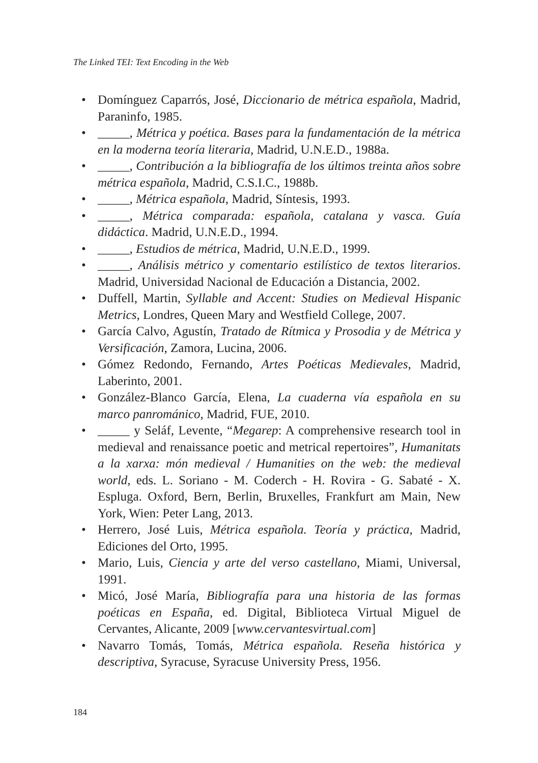The Linked TEI: Text Encoding in the Web
• Domínguez Caparrós, José, Diccionario de métrica española, Madrid, Paraninfo, 1985.
• _____, Métrica y poética. Bases para la fundamentación de la métrica en la moderna teoría literaria, Madrid, U.N.E.D., 1988a.
• _____, Contribución a la bibliografía de los últimos treinta años sobre métrica española, Madrid, C.S.I.C., 1988b.
• _____, Métrica española, Madrid, Síntesis, 1993.
• _____, Métrica comparada: española, catalana y vasca. Guía didáctica. Madrid, U.N.E.D., 1994.
• _____, Estudios de métrica, Madrid, U.N.E.D., 1999.
• _____, Análisis métrico y comentario estilístico de textos literarios. Madrid, Universidad Nacional de Educación a Distancia, 2002.
• Duffell, Martin, Syllable and Accent: Studies on Medieval Hispanic Metrics, Londres, Queen Mary and Westfield College, 2007.
• García Calvo, Agustín, Tratado de Rítmica y Prosodia y de Métrica y Versificación, Zamora, Lucina, 2006.
• Gómez Redondo, Fernando, Artes Poéticas Medievales, Madrid, Laberinto, 2001.
• González-Blanco García, Elena, La cuaderna vía española en su marco panrománico, Madrid, FUE, 2010.
• _____ y Seláf, Levente, “Megarep: A comprehensive research tool in medieval and renaissance poetic and metrical repertoires”, Humanitats a la xarxa: món medieval / Humanities on the web: the medieval world, eds. L. Soriano - M. Coderch - H. Rovira - G. Sabaté - X. Espluga. Oxford, Bern, Berlin, Bruxelles, Frankfurt am Main, New York, Wien: Peter Lang, 2013.
• Herrero, José Luis, Métrica española. Teoría y práctica, Madrid, Ediciones del Orto, 1995.
• Mario, Luis, Ciencia y arte del verso castellano, Miami, Universal, 1991.
• Micó, José María, Bibliografía para una historia de las formas poéticas en España, ed. Digital, Biblioteca Virtual Miguel de Cervantes, Alicante, 2009 [www.cervantesvirtual.com]
• Navarro Tomás, Tomás, Métrica española. Reseña histórica y descriptiva, Syracuse, Syracuse University Press, 1956.
184